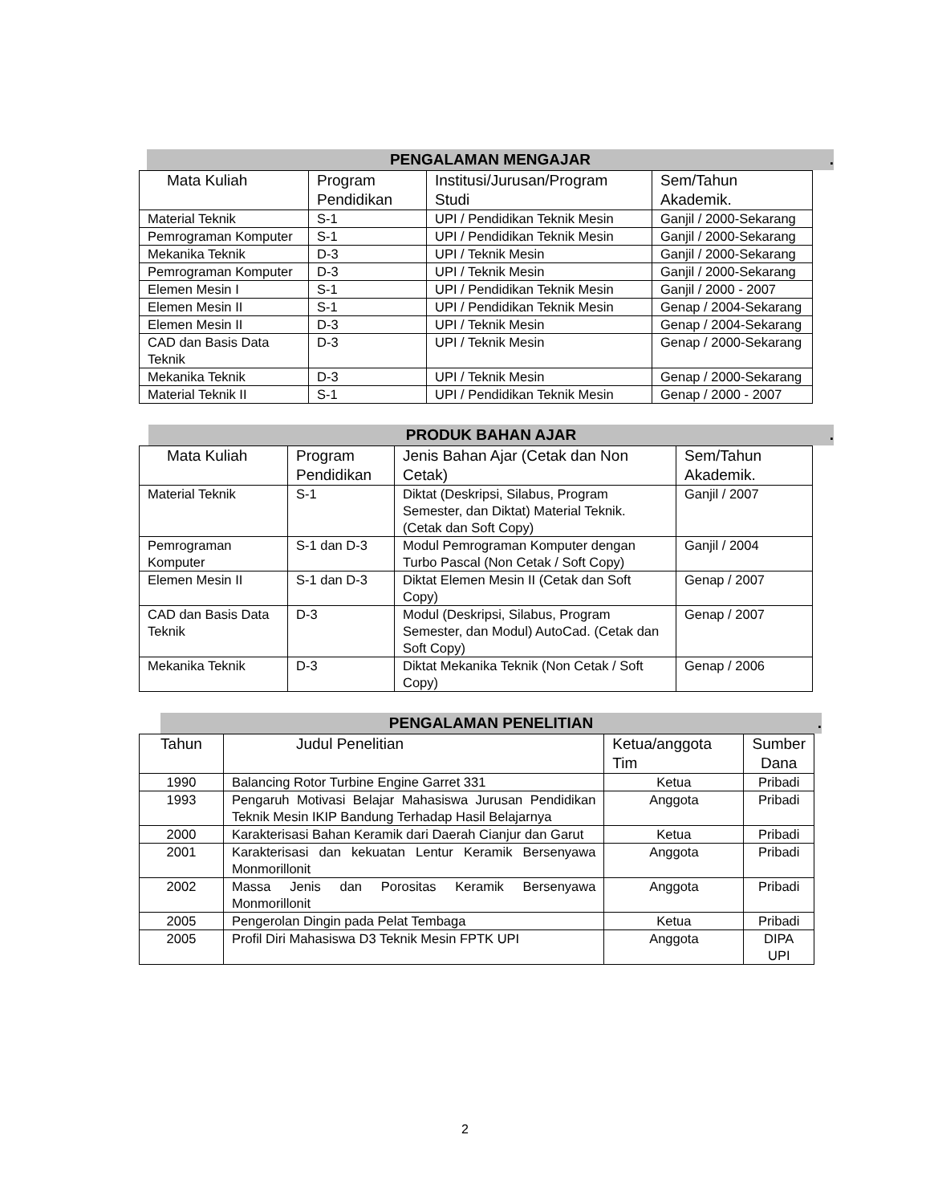PENGALAMAN MENGAJAR.
| Mata Kuliah | Program Pendidikan | Institusi/Jurusan/Program Studi | Sem/Tahun Akademik. |
| --- | --- | --- | --- |
| Material Teknik | S-1 | UPI / Pendidikan Teknik Mesin | Ganjil / 2000-Sekarang |
| Pemrograman Komputer | S-1 | UPI / Pendidikan Teknik Mesin | Ganjil / 2000-Sekarang |
| Mekanika Teknik | D-3 | UPI / Teknik Mesin | Ganjil / 2000-Sekarang |
| Pemrograman Komputer | D-3 | UPI / Teknik Mesin | Ganjil / 2000-Sekarang |
| Elemen Mesin I | S-1 | UPI / Pendidikan Teknik Mesin | Ganjil / 2000 - 2007 |
| Elemen Mesin II | S-1 | UPI / Pendidikan Teknik Mesin | Genap / 2004-Sekarang |
| Elemen Mesin II | D-3 | UPI / Teknik Mesin | Genap / 2004-Sekarang |
| CAD dan Basis Data Teknik | D-3 | UPI / Teknik Mesin | Genap / 2000-Sekarang |
| Mekanika Teknik | D-3 | UPI / Teknik Mesin | Genap / 2000-Sekarang |
| Material Teknik II | S-1 | UPI / Pendidikan Teknik Mesin | Genap / 2000 - 2007 |
PRODUK BAHAN AJAR.
| Mata Kuliah | Program Pendidikan | Jenis Bahan Ajar (Cetak dan Non Cetak) | Sem/Tahun Akademik. |
| --- | --- | --- | --- |
| Material Teknik | S-1 | Diktat (Deskripsi, Silabus, Program Semester, dan Diktat) Material Teknik. (Cetak dan Soft Copy) | Ganjil / 2007 |
| Pemrograman Komputer | S-1 dan D-3 | Modul Pemrograman Komputer dengan Turbo Pascal (Non Cetak / Soft Copy) | Ganjil / 2004 |
| Elemen Mesin II | S-1 dan D-3 | Diktat Elemen Mesin II (Cetak dan Soft Copy) | Genap / 2007 |
| CAD dan Basis Data Teknik | D-3 | Modul (Deskripsi, Silabus, Program Semester, dan Modul) AutoCad. (Cetak dan Soft Copy) | Genap / 2007 |
| Mekanika Teknik | D-3 | Diktat Mekanika Teknik (Non Cetak / Soft Copy) | Genap / 2006 |
PENGALAMAN PENELITIAN.
| Tahun | Judul Penelitian | Ketua/anggota Tim | Sumber Dana |
| --- | --- | --- | --- |
| 1990 | Balancing Rotor Turbine Engine Garret 331 | Ketua | Pribadi |
| 1993 | Pengaruh Motivasi Belajar Mahasiswa Jurusan Pendidikan Teknik Mesin IKIP Bandung Terhadap Hasil Belajarnya | Anggota | Pribadi |
| 2000 | Karakterisasi Bahan Keramik dari Daerah Cianjur dan Garut | Ketua | Pribadi |
| 2001 | Karakterisasi dan kekuatan Lentur Keramik Bersenyawa Monmorillonit | Anggota | Pribadi |
| 2002 | Massa Jenis dan Porositas Keramik Bersenyawa Monmorillonit | Anggota | Pribadi |
| 2005 | Pengerolan Dingin pada Pelat Tembaga | Ketua | Pribadi |
| 2005 | Profil Diri Mahasiswa D3 Teknik Mesin FPTK UPI | Anggota | DIPA UPI |
2